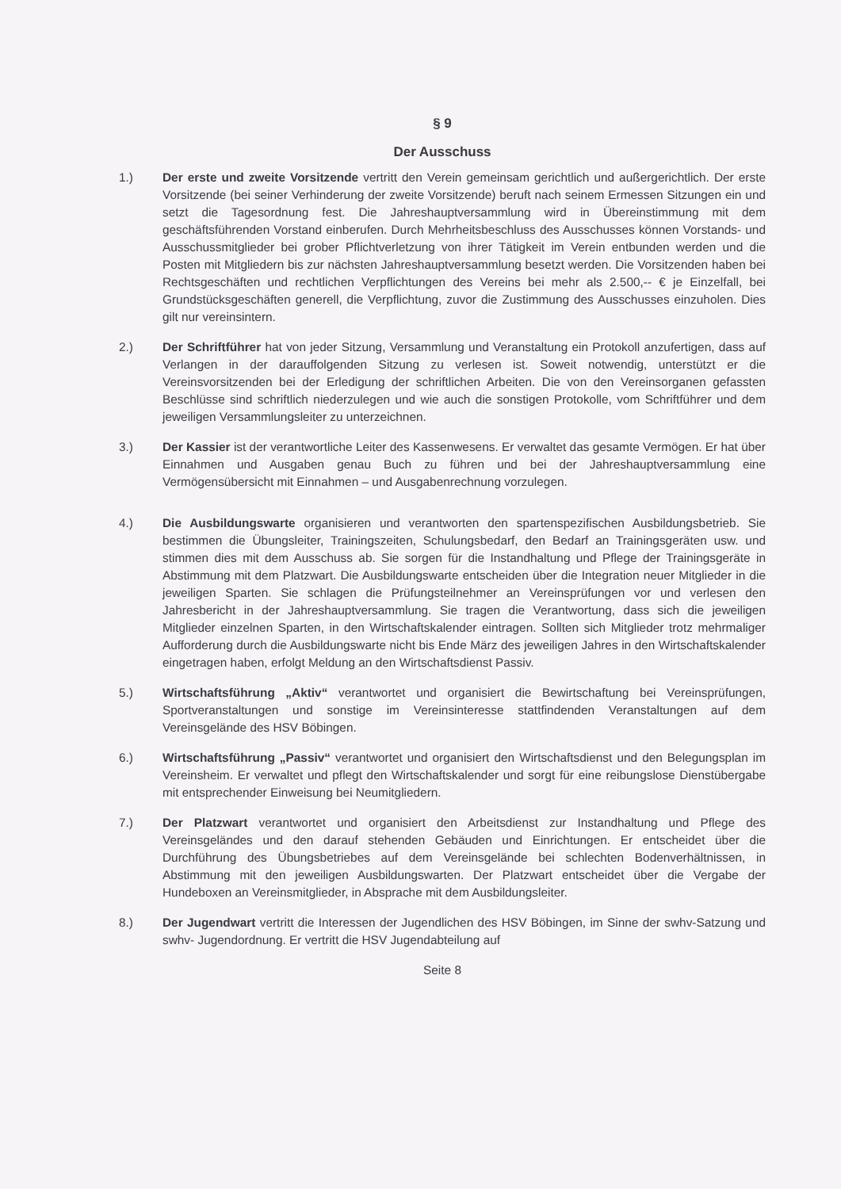§ 9
Der Ausschuss
1.) Der erste und zweite Vorsitzende vertritt den Verein gemeinsam gerichtlich und außergerichtlich. Der erste Vorsitzende (bei seiner Verhinderung der zweite Vorsitzende) beruft nach seinem Ermessen Sitzungen ein und setzt die Tagesordnung fest. Die Jahreshauptversammlung wird in Übereinstimmung mit dem geschäftsführenden Vorstand einberufen. Durch Mehrheitsbeschluss des Ausschusses können Vorstands- und Ausschussmitglieder bei grober Pflichtverletzung von ihrer Tätigkeit im Verein entbunden werden und die Posten mit Mitgliedern bis zur nächsten Jahreshauptversammlung besetzt werden. Die Vorsitzenden haben bei Rechtsgeschäften und rechtlichen Verpflichtungen des Vereins bei mehr als 2.500,-- € je Einzelfall, bei Grundstücksgeschäften generell, die Verpflichtung, zuvor die Zustimmung des Ausschusses einzuholen. Dies gilt nur vereinsintern.
2.) Der Schriftführer hat von jeder Sitzung, Versammlung und Veranstaltung ein Protokoll anzufertigen, dass auf Verlangen in der darauffolgenden Sitzung zu verlesen ist. Soweit notwendig, unterstützt er die Vereinsvorsitzenden bei der Erledigung der schriftlichen Arbeiten. Die von den Vereinsorganen gefassten Beschlüsse sind schriftlich niederzulegen und wie auch die sonstigen Protokolle, vom Schriftführer und dem jeweiligen Versammlungsleiter zu unterzeichnen.
3.) Der Kassier ist der verantwortliche Leiter des Kassenwesens. Er verwaltet das gesamte Vermögen. Er hat über Einnahmen und Ausgaben genau Buch zu führen und bei der Jahreshauptversammlung eine Vermögensübersicht mit Einnahmen – und Ausgabenrechnung vorzulegen.
4.) Die Ausbildungswarte organisieren und verantworten den spartenspezifischen Ausbildungsbetrieb. Sie bestimmen die Übungsleiter, Trainingszeiten, Schulungsbedarf, den Bedarf an Trainingsgeräten usw. und stimmen dies mit dem Ausschuss ab. Sie sorgen für die Instandhaltung und Pflege der Trainingsgeräte in Abstimmung mit dem Platzwart. Die Ausbildungswarte entscheiden über die Integration neuer Mitglieder in die jeweiligen Sparten. Sie schlagen die Prüfungsteilnehmer an Vereinsprüfungen vor und verlesen den Jahresbericht in der Jahreshauptversammlung. Sie tragen die Verantwortung, dass sich die jeweiligen Mitglieder einzelnen Sparten, in den Wirtschaftskalender eintragen. Sollten sich Mitglieder trotz mehrmaliger Aufforderung durch die Ausbildungswarte nicht bis Ende März des jeweiligen Jahres in den Wirtschaftskalender eingetragen haben, erfolgt Meldung an den Wirtschaftsdienst Passiv.
5.) Wirtschaftsführung „Aktiv“ verantwortet und organisiert die Bewirtschaftung bei Vereinsprüfungen, Sportveranstaltungen und sonstige im Vereinsinteresse stattfindenden Veranstaltungen auf dem Vereinsgelände des HSV Böbingen.
6.) Wirtschaftsführung „Passiv“ verantwortet und organisiert den Wirtschaftsdienst und den Belegungsplan im Vereinsheim. Er verwaltet und pflegt den Wirtschaftskalender und sorgt für eine reibungslose Dienstübergabe mit entsprechender Einweisung bei Neumitgliedern.
7.) Der Platzwart verantwortet und organisiert den Arbeitsdienst zur Instandhaltung und Pflege des Vereinsgeländes und den darauf stehenden Gebäuden und Einrichtungen. Er entscheidet über die Durchführung des Übungsbetriebes auf dem Vereinsgelände bei schlechten Bodenverhältnissen, in Abstimmung mit den jeweiligen Ausbildungswarten. Der Platzwart entscheidet über die Vergabe der Hundeboxen an Vereinsmitglieder, in Absprache mit dem Ausbildungsleiter.
8.) Der Jugendwart vertritt die Interessen der Jugendlichen des HSV Böbingen, im Sinne der swhv-Satzung und swhv- Jugendordnung. Er vertritt die HSV Jugendabteilung auf
Seite 8